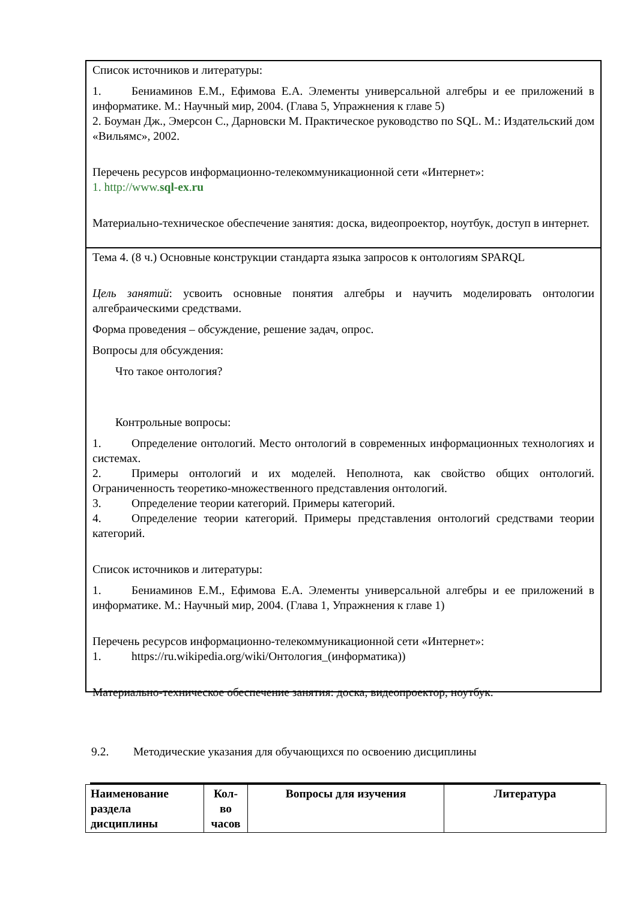Список источников и литературы:
1. Бениаминов Е.М., Ефимова Е.А. Элементы универсальной алгебры и ее приложений в информатике. М.: Научный мир, 2004. (Глава 5, Упражнения к главе 5)
2. Боуман Дж., Эмерсон С., Дарновски М. Практическое руководство по SQL. М.: Издательский дом «Вильямс», 2002.
Перечень ресурсов информационно-телекоммуникационной сети «Интернет»:
1. http://www.sql-ex.ru
Материально-техническое обеспечение занятия: доска, видеопроектор, ноутбук, доступ в интернет.
Тема 4. (8 ч.) Основные конструкции стандарта языка запросов к онтологиям SPARQL
Цель занятий: усвоить основные понятия алгебры и научить моделировать онтологии алгебраическими средствами.
Форма проведения – обсуждение, решение задач, опрос.
Вопросы для обсуждения:
Что такое онтология?
Контрольные вопросы:
1. Определение онтологий. Место онтологий в современных информационных технологиях и системах.
2. Примеры онтологий и их моделей. Неполнота, как свойство общих онтологий. Ограниченность теоретико-множественного представления онтологий.
3. Определение теории категорий. Примеры категорий.
4. Определение теории категорий. Примеры представления онтологий средствами теории категорий.
Список источников и литературы:
1. Бениаминов Е.М., Ефимова Е.А. Элементы универсальной алгебры и ее приложений в информатике. М.: Научный мир, 2004. (Глава 1, Упражнения к главе 1)
Перечень ресурсов информационно-телекоммуникационной сети «Интернет»:
1. https://ru.wikipedia.org/wiki/Онтология_(информатика))
Материально-техническое обеспечение занятия: доска, видеопроектор, ноутбук.
9.2. Методические указания для обучающихся по освоению дисциплины
| Наименование раздела дисциплины | Кол-во часов | Вопросы для изучения | Литература |